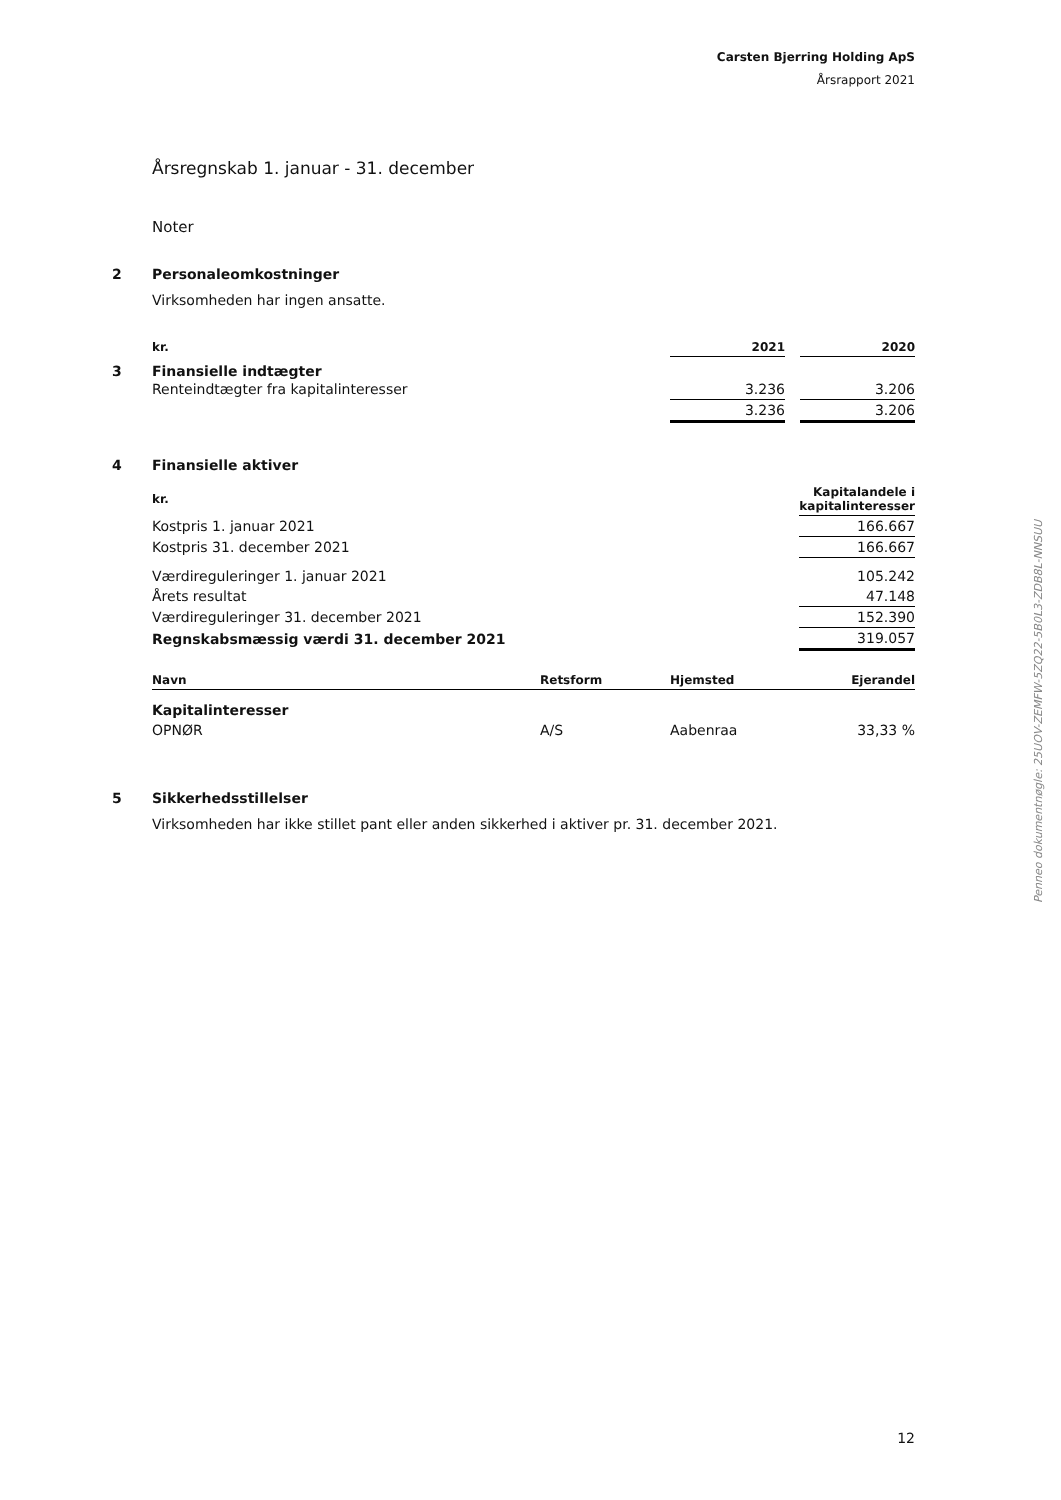Carsten Bjerring Holding ApS
Årsrapport 2021
Årsregnskab 1. januar - 31. december
Noter
2 Personaleomkostninger
Virksomheden har ingen ansatte.
| kr. | 2021 | | 2020 |
| --- | --- | --- | --- |
3 Finansielle indtægter
| Renteindtægter fra kapitalinteresser | 3.236 | | 3.206 |
| | 3.236 | | 3.206 |
4 Finansielle aktiver
| kr. | Kapitalandele i kapitalinteresser |
| --- | --- |
| Kostpris 1. januar 2021 | 166.667 |
| Kostpris 31. december 2021 | 166.667 |
| Værdireguleringer 1. januar 2021 | 105.242 |
| Årets resultat | 47.148 |
| Værdireguleringer 31. december 2021 | 152.390 |
| Regnskabsmæssig værdi 31. december 2021 | 319.057 |
| Navn | Retsform | Hjemsted | Ejerandel |
| --- | --- | --- | --- |
| Kapitalinteresser | | | |
| OPNØR | A/S | Aabenraa | 33,33 % |
5 Sikkerhedsstillelser
Virksomheden har ikke stillet pant eller anden sikkerhed i aktiver pr. 31. december 2021.
Penneo dokumentnøgle: 25UOV-ZEMFW-5ZQ22-5B0L3-ZDB8L-NNSUU
12